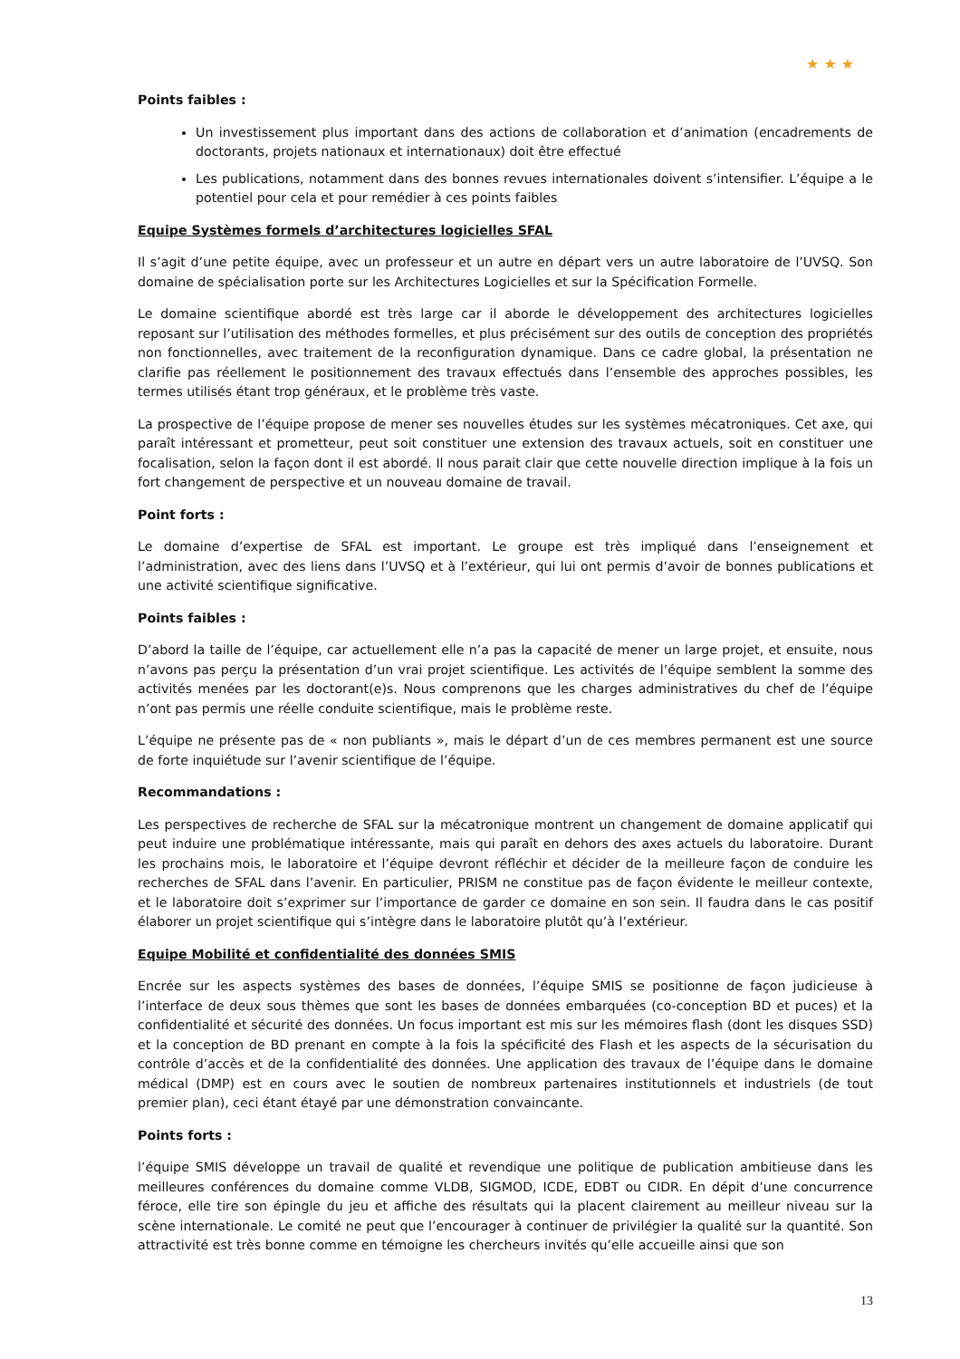★ ★ ★
Points faibles :
Un investissement plus important dans des actions de collaboration et d’animation (encadrements de doctorants, projets nationaux et internationaux) doit être effectué
Les publications, notamment dans des bonnes revues internationales doivent s’intensifier. L’équipe a le potentiel pour cela et pour remédier à ces points faibles
Equipe Systèmes formels d’architectures logicielles SFAL
Il s’agit d’une petite équipe, avec un professeur et un autre en départ vers un autre laboratoire de l’UVSQ. Son domaine de spécialisation porte sur les Architectures Logicielles et sur la Spécification Formelle.
Le domaine scientifique abordé est très large car il aborde le développement des architectures logicielles reposant sur l’utilisation des méthodes formelles, et plus précisément sur des outils de conception des propriétés non fonctionnelles, avec traitement de la reconfiguration dynamique. Dans ce cadre global, la présentation ne clarifie pas réellement le positionnement des travaux effectués dans l’ensemble des approches possibles, les termes utilisés étant trop généraux, et le problème très vaste.
La prospective de l’équipe propose de mener ses nouvelles études sur les systèmes mécatroniques. Cet axe, qui paraît intéressant et prometteur, peut soit constituer une extension des travaux actuels, soit en constituer une focalisation, selon la façon dont il est abordé. Il nous parait clair que cette nouvelle direction implique à la fois un fort changement de perspective et un nouveau domaine de travail.
Point forts :
Le domaine d’expertise de SFAL est important. Le groupe est très impliqué dans l’enseignement et l’administration, avec des liens dans l’UVSQ et à l’extérieur, qui lui ont permis d’avoir de bonnes publications et une activité scientifique significative.
Points faibles :
D’abord la taille de l’équipe, car actuellement elle n’a pas la capacité de mener un large projet, et ensuite, nous n’avons pas perçu la présentation d’un vrai projet scientifique. Les activités de l’équipe semblent la somme des activités menées par les doctorant(e)s. Nous comprenons que les charges administratives du chef de l’équipe n’ont pas permis une réelle conduite scientifique, mais le problème reste.
L’équipe ne présente pas de « non publiants », mais le départ d’un de ces membres permanent est une source de forte inquiétude sur l’avenir scientifique de l’équipe.
Recommandations :
Les perspectives de recherche de SFAL sur la mécatronique montrent un changement de domaine applicatif qui peut induire une problématique intéressante, mais qui paraît en dehors des axes actuels du laboratoire. Durant les prochains mois, le laboratoire et l’équipe devront réfléchir et décider de la meilleure façon de conduire les recherches de SFAL dans l’avenir. En particulier, PRISM ne constitue pas de façon évidente le meilleur contexte, et le laboratoire doit s’exprimer sur l’importance de garder ce domaine en son sein. Il faudra dans le cas positif élaborer un projet scientifique qui s’intègre dans le laboratoire plutôt qu’à l’extérieur.
Equipe Mobilité et confidentialité des données SMIS
Encrée sur les aspects systèmes des bases de données, l’équipe SMIS se positionne de façon judicieuse à l’interface de deux sous thèmes que sont les bases de données embarquées (co-conception BD et puces) et la confidentialité et sécurité des données. Un focus important est mis sur les mémoires flash (dont les disques SSD) et la conception de BD prenant en compte à la fois la spécificité des Flash et les aspects de la sécurisation du contrôle d’accès et de la confidentialité des données. Une application des travaux de l’équipe dans le domaine médical (DMP) est en cours avec le soutien de nombreux partenaires institutionnels et industriels (de tout premier plan), ceci étant étayé par une démonstration convaincante.
Points forts :
l’équipe SMIS développe un travail de qualité et revendique une politique de publication ambitieuse dans les meilleures conférences du domaine comme VLDB, SIGMOD, ICDE, EDBT ou CIDR. En dépit d’une concurrence féroce, elle tire son épingle du jeu et affiche des résultats qui la placent clairement au meilleur niveau sur la scène internationale. Le comité ne peut que l’encourager à continuer de privilégier la qualité sur la quantité. Son attractivité est très bonne comme en témoigne les chercheurs invités qu’elle accueille ainsi que son
13